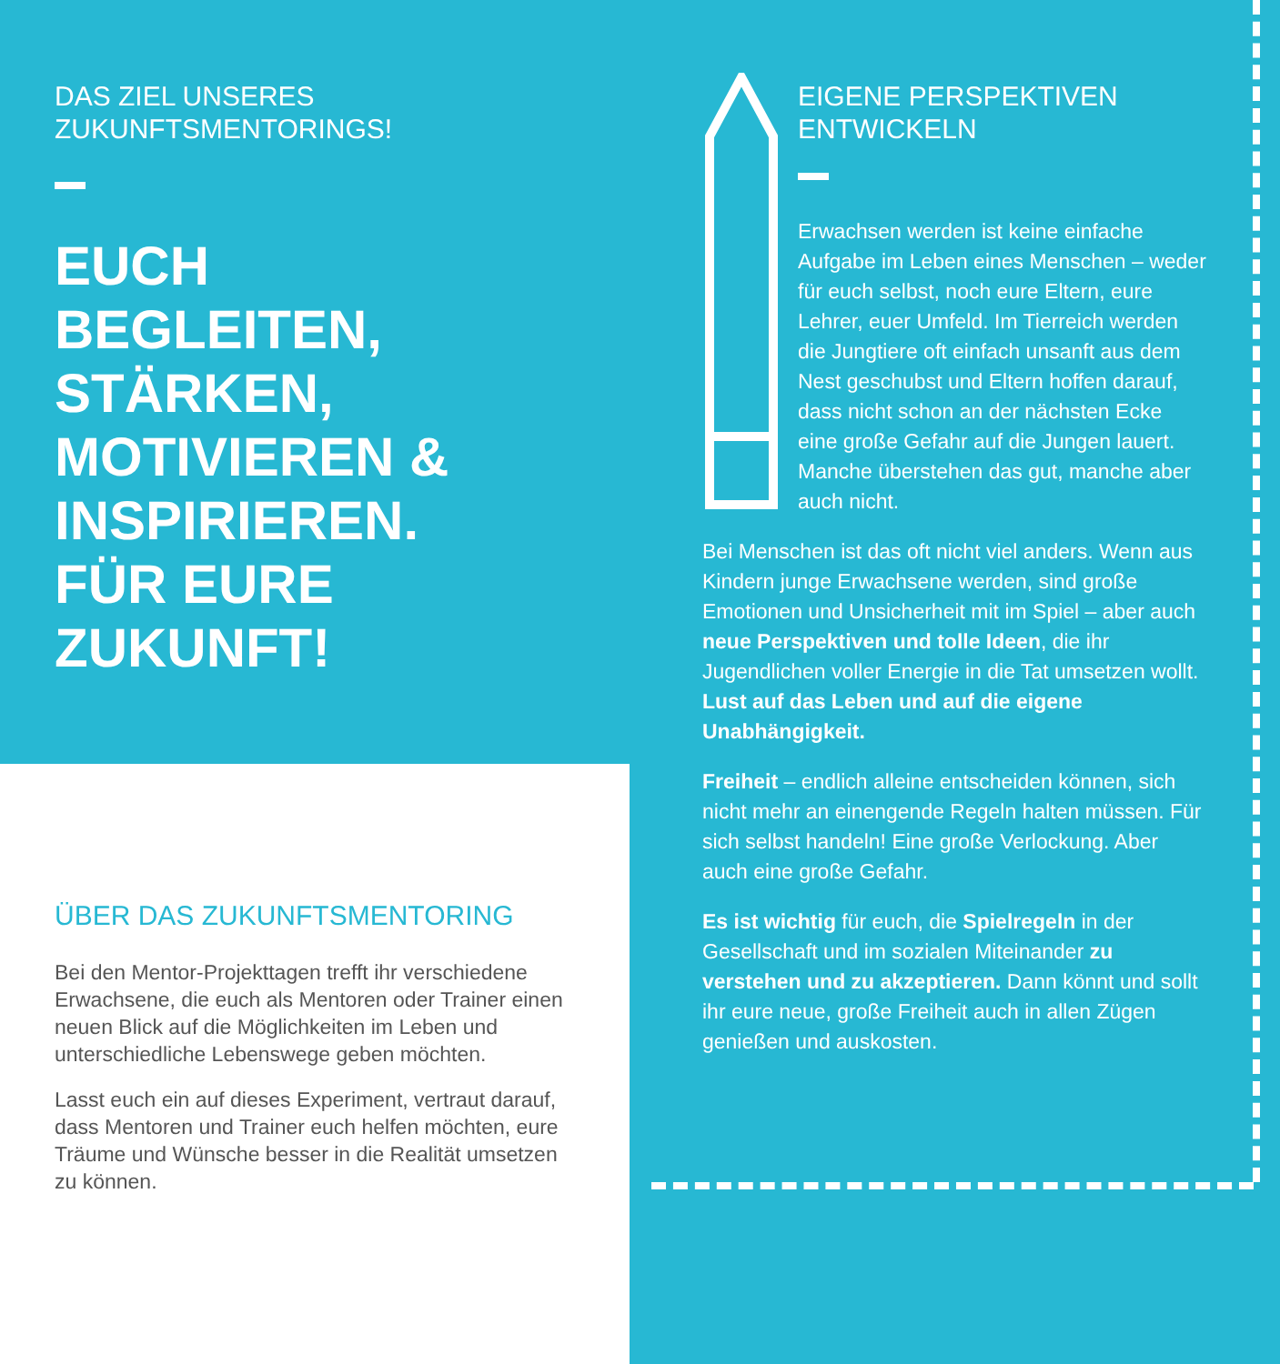DAS ZIEL UNSERES
ZUKUNFTSMENTORINGS!
EUCH
BEGLEITEN,
STÄRKEN,
MOTIVIEREN &
INSPIRIEREN.
FÜR EURE
ZUKUNFT!
ÜBER DAS ZUKUNFTSMENTORING
Bei den Mentor-Projekttagen trefft ihr verschiedene Erwachsene, die euch als Mentoren oder Trainer einen neuen Blick auf die Möglichkeiten im Leben und unterschiedliche Lebenswege geben möchten.
Lasst euch ein auf dieses Experiment, vertraut darauf, dass Mentoren und Trainer euch helfen möchten, eure Träume und Wünsche besser in die Realität umsetzen zu können.
EIGENE PERSPEKTIVEN
ENTWICKELN
Erwachsen werden ist keine einfache Aufgabe im Leben eines Menschen – weder für euch selbst, noch eure Eltern, eure Lehrer, euer Umfeld. Im Tierreich werden die Jungtiere oft einfach unsanft aus dem Nest geschubst und Eltern hoffen darauf, dass nicht schon an der nächsten Ecke eine große Gefahr auf die Jungen lauert. Manche überstehen das gut, manche aber auch nicht.
Bei Menschen ist das oft nicht viel anders. Wenn aus Kindern junge Erwachsene werden, sind große Emotionen und Unsicherheit mit im Spiel – aber auch neue Perspektiven und tolle Ideen, die ihr Jugendlichen voller Energie in die Tat umsetzen wollt. Lust auf das Leben und auf die eigene Unabhängigkeit.
Freiheit – endlich alleine entscheiden können, sich nicht mehr an einengende Regeln halten müssen. Für sich selbst handeln! Eine große Verlockung. Aber auch eine große Gefahr.
Es ist wichtig für euch, die Spielregeln in der Gesellschaft und im sozialen Miteinander zu verstehen und zu akzeptieren. Dann könnt und sollt ihr eure neue, große Freiheit auch in allen Zügen genießen und auskosten.